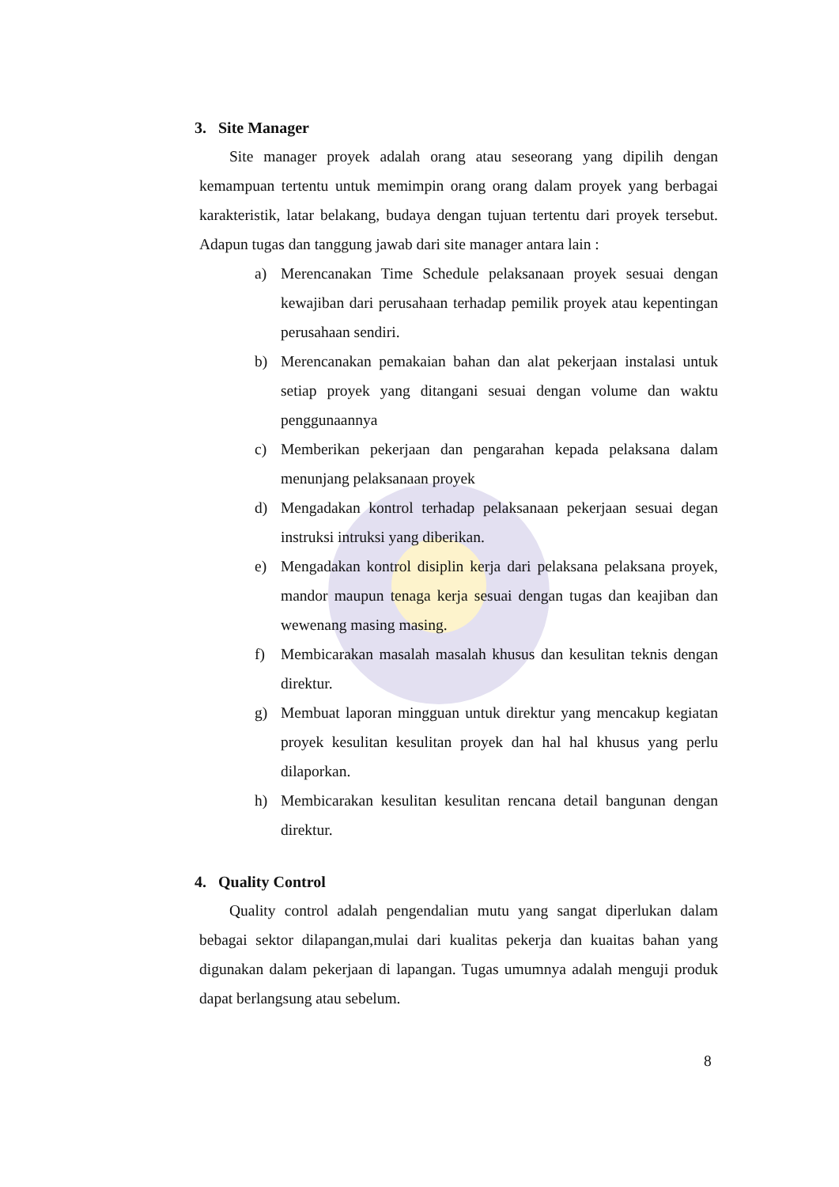3. Site Manager
Site manager proyek adalah orang atau seseorang yang dipilih dengan kemampuan tertentu untuk memimpin orang orang dalam proyek yang berbagai karakteristik, latar belakang, budaya dengan tujuan tertentu dari proyek tersebut. Adapun tugas dan tanggung jawab dari site manager antara lain :
a) Merencanakan Time Schedule pelaksanaan proyek sesuai dengan kewajiban dari perusahaan terhadap pemilik proyek atau kepentingan perusahaan sendiri.
b) Merencanakan pemakaian bahan dan alat pekerjaan instalasi untuk setiap proyek yang ditangani sesuai dengan volume dan waktu penggunaannya
c) Memberikan pekerjaan dan pengarahan kepada pelaksana dalam menunjang pelaksanaan proyek
d) Mengadakan kontrol terhadap pelaksanaan pekerjaan sesuai degan instruksi intruksi yang diberikan.
e) Mengadakan kontrol disiplin kerja dari pelaksana pelaksana proyek, mandor maupun tenaga kerja sesuai dengan tugas dan keajiban dan wewenang masing masing.
f) Membicarakan masalah masalah khusus dan kesulitan teknis dengan direktur.
g) Membuat laporan mingguan untuk direktur yang mencakup kegiatan proyek kesulitan kesulitan proyek dan hal hal khusus yang perlu dilaporkan.
h) Membicarakan kesulitan kesulitan rencana detail bangunan dengan direktur.
4. Quality Control
Quality control adalah pengendalian mutu yang sangat diperlukan dalam bebagai sektor dilapangan,mulai dari kualitas pekerja dan kuaitas bahan yang digunakan dalam pekerjaan di lapangan. Tugas umumnya adalah menguji produk dapat berlangsung atau sebelum.
8